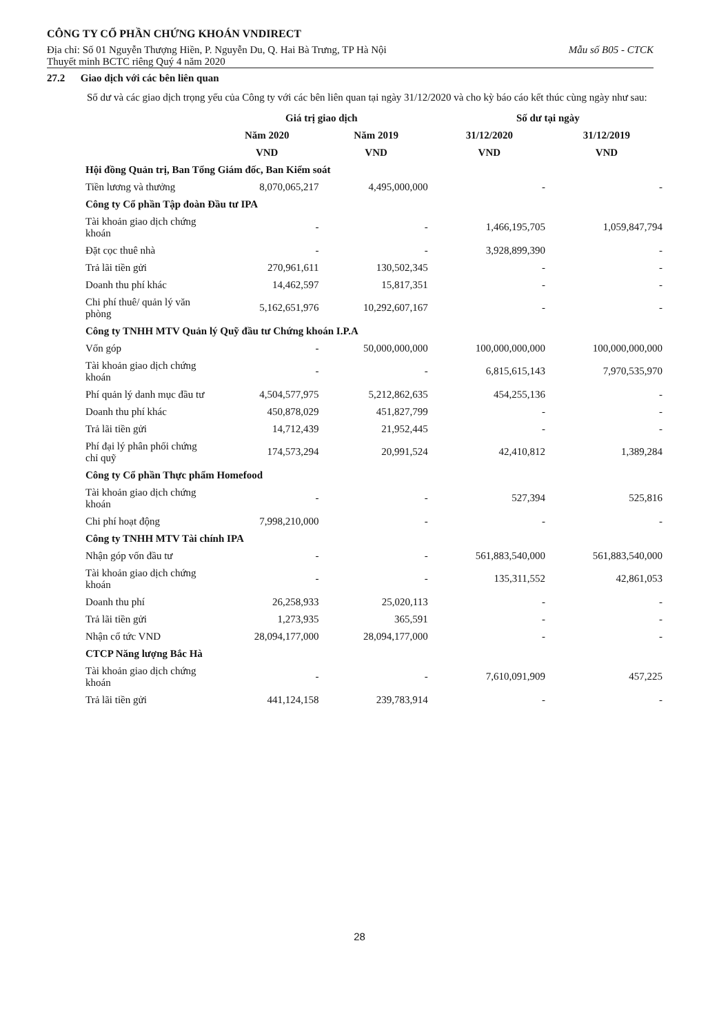CÔNG TY CỔ PHẦN CHỨNG KHOÁN VNDIRECT
Địa chỉ: Số 01 Nguyễn Thượng Hiền, P. Nguyễn Du, Q. Hai Bà Trưng, TP Hà Nội Mẫu số B05 - CTCK
Thuyết minh BCTC riêng Quý 4 năm 2020
27.2 Giao dịch với các bên liên quan
Số dư và các giao dịch trọng yếu của Công ty với các bên liên quan tại ngày 31/12/2020 và cho kỳ báo cáo kết thúc cùng ngày như sau:
| | Giá trị giao dịch | | Số dư tại ngày | |
| --- | --- | --- | --- | --- |
| | Năm 2020 | Năm 2019 | 31/12/2020 | 31/12/2019 |
| | VND | VND | VND | VND |
| Hội đồng Quản trị, Ban Tổng Giám đốc, Ban Kiểm soát | | | | |
| Tiền lương và thưởng | 8,070,065,217 | 4,495,000,000 | - | - |
| Công ty Cổ phần Tập đoàn Đầu tư IPA | | | | |
| Tài khoản giao dịch chứng khoán | - | - | 1,466,195,705 | 1,059,847,794 |
| Đặt cọc thuê nhà | - | - | 3,928,899,390 | - |
| Trả lãi tiền gửi | 270,961,611 | 130,502,345 | - | - |
| Doanh thu phí khác | 14,462,597 | 15,817,351 | - | - |
| Chi phí thuê/ quản lý văn phòng | 5,162,651,976 | 10,292,607,167 | - | - |
| Công ty TNHH MTV Quản lý Quỹ đầu tư Chứng khoán I.P.A | | | | |
| Vốn góp | - | 50,000,000,000 | 100,000,000,000 | 100,000,000,000 |
| Tài khoản giao dịch chứng khoán | - | - | 6,815,615,143 | 7,970,535,970 |
| Phí quản lý danh mục đầu tư | 4,504,577,975 | 5,212,862,635 | 454,255,136 | - |
| Doanh thu phí khác | 450,878,029 | 451,827,799 | - | - |
| Trả lãi tiền gửi | 14,712,439 | 21,952,445 | - | - |
| Phí đại lý phân phối chứng chỉ quỹ | 174,573,294 | 20,991,524 | 42,410,812 | 1,389,284 |
| Công ty Cổ phần Thực phẩm Homefood | | | | |
| Tài khoản giao dịch chứng khoán | - | - | 527,394 | 525,816 |
| Chi phí hoạt động | 7,998,210,000 | - | - | - |
| Công ty TNHH MTV Tài chính IPA | | | | |
| Nhận góp vốn đầu tư | - | - | 561,883,540,000 | 561,883,540,000 |
| Tài khoản giao dịch chứng khoán | - | - | 135,311,552 | 42,861,053 |
| Doanh thu phí | 26,258,933 | 25,020,113 | - | - |
| Trả lãi tiền gửi | 1,273,935 | 365,591 | - | - |
| Nhận cổ tức VND | 28,094,177,000 | 28,094,177,000 | - | - |
| CTCP Năng lượng Bắc Hà | | | | |
| Tài khoản giao dịch chứng khoán | - | - | 7,610,091,909 | 457,225 |
| Trả lãi tiền gửi | 441,124,158 | 239,783,914 | - | - |
28